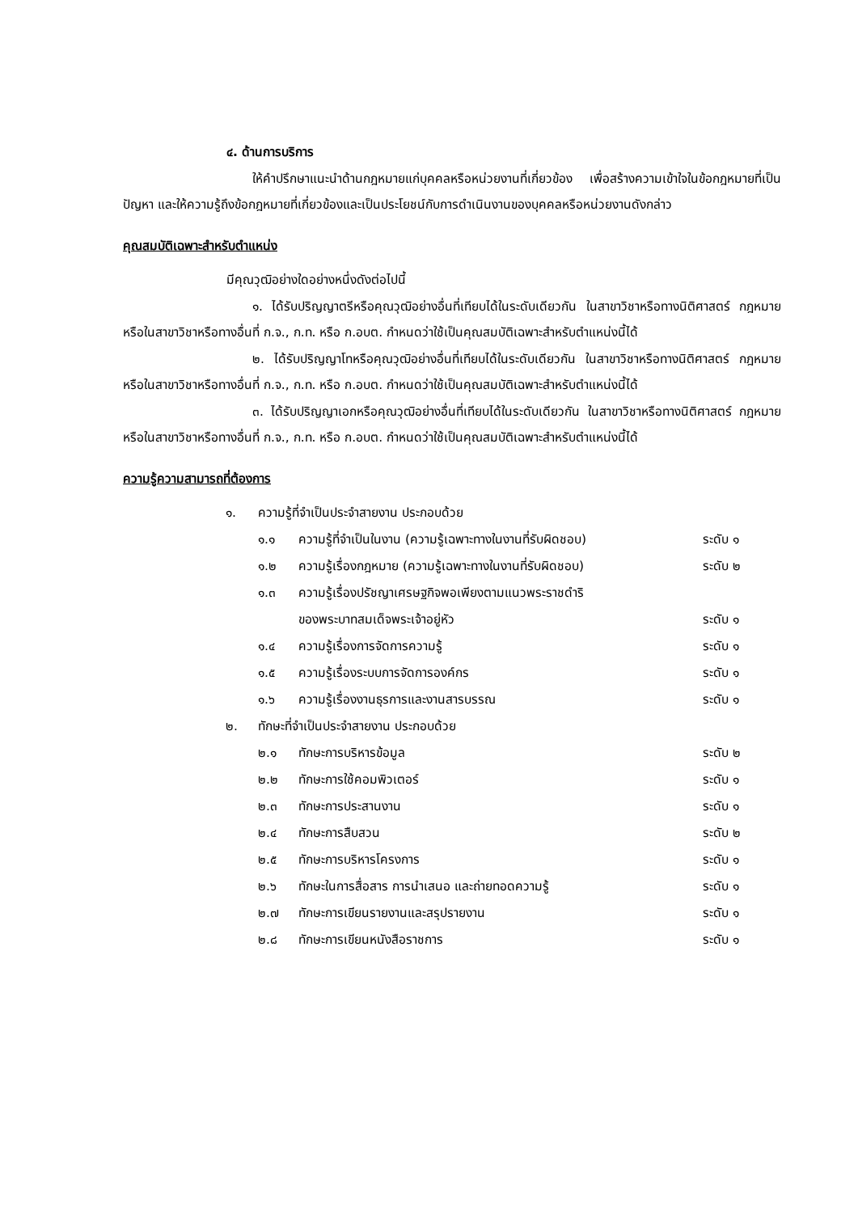๔. ด้านการบริการ
ให้คำปรึกษาแนะนำด้านกฎหมายแก่บุคคลหรือหน่วยงานที่เกี่ยวข้อง เพื่อสร้างความเข้าใจในข้อกฎหมายที่เป็นปัญหา และให้ความรู้ถึงข้อกฎหมายที่เกี่ยวข้องและเป็นประโยชน์กับการดำเนินงานของบุคคลหรือหน่วยงานดังกล่าว
คุณสมบัติเฉพาะสำหรับตำแหน่ง
มีคุณวุฒิอย่างใดอย่างหนึ่งดังต่อไปนี้
๑. ได้รับปริญญาตรีหรือคุณวุฒิอย่างอื่นที่เทียบได้ในระดับเดียวกัน ในสาขาวิชาหรือทางนิติศาสตร์ กฎหมาย หรือในสาขาวิชาหรือทางอื่นที่ ก.จ., ก.ท. หรือ ก.อบต. กำหนดว่าใช้เป็นคุณสมบัติเฉพาะสำหรับตำแหน่งนี้ได้
๒. ได้รับปริญญาโทหรือคุณวุฒิอย่างอื่นที่เทียบได้ในระดับเดียวกัน ในสาขาวิชาหรือทางนิติศาสตร์ กฎหมาย หรือในสาขาวิชาหรือทางอื่นที่ ก.จ., ก.ท. หรือ ก.อบต. กำหนดว่าใช้เป็นคุณสมบัติเฉพาะสำหรับตำแหน่งนี้ได้
๓. ได้รับปริญญาเอกหรือคุณวุฒิอย่างอื่นที่เทียบได้ในระดับเดียวกัน ในสาขาวิชาหรือทางนิติศาสตร์ กฎหมาย หรือในสาขาวิชาหรือทางอื่นที่ ก.จ., ก.ท. หรือ ก.อบต. กำหนดว่าใช้เป็นคุณสมบัติเฉพาะสำหรับตำแหน่งนี้ได้
ความรู้ความสามารถที่ต้องการ
| ๑. | ความรู้ที่จำเป็นประจำสายงาน ประกอบด้วย | | |
| | ๑.๑ | ความรู้ที่จำเป็นในงาน (ความรู้เฉพาะทางในงานที่รับผิดชอบ) | ระดับ ๑ |
| | ๑.๒ | ความรู้เรื่องกฎหมาย (ความรู้เฉพาะทางในงานที่รับผิดชอบ) | ระดับ ๒ |
| | ๑.๓ | ความรู้เรื่องปรัชญาเศรษฐกิจพอเพียงตามแนวพระราชดำริ ของพระบาทสมเด็จพระเจ้าอยู่หัว | ระดับ ๑ |
| | ๑.๔ | ความรู้เรื่องการจัดการความรู้ | ระดับ ๑ |
| | ๑.๕ | ความรู้เรื่องระบบการจัดการองค์กร | ระดับ ๑ |
| | ๑.๖ | ความรู้เรื่องงานธุรการและงานสารบรรณ | ระดับ ๑ |
| ๒. | ทักษะที่จำเป็นประจำสายงาน ประกอบด้วย | | |
| | ๒.๑ | ทักษะการบริหารข้อมูล | ระดับ ๒ |
| | ๒.๒ | ทักษะการใช้คอมพิวเตอร์ | ระดับ ๑ |
| | ๒.๓ | ทักษะการประสานงาน | ระดับ ๑ |
| | ๒.๔ | ทักษะการสืบสวน | ระดับ ๒ |
| | ๒.๕ | ทักษะการบริหารโครงการ | ระดับ ๑ |
| | ๒.๖ | ทักษะในการสื่อสาร การนำเสนอ และถ่ายทอดความรู้ | ระดับ ๑ |
| | ๒.๗ | ทักษะการเขียนรายงานและสรุปรายงาน | ระดับ ๑ |
| | ๒.๘ | ทักษะการเขียนหนังสือราชการ | ระดับ ๑ |